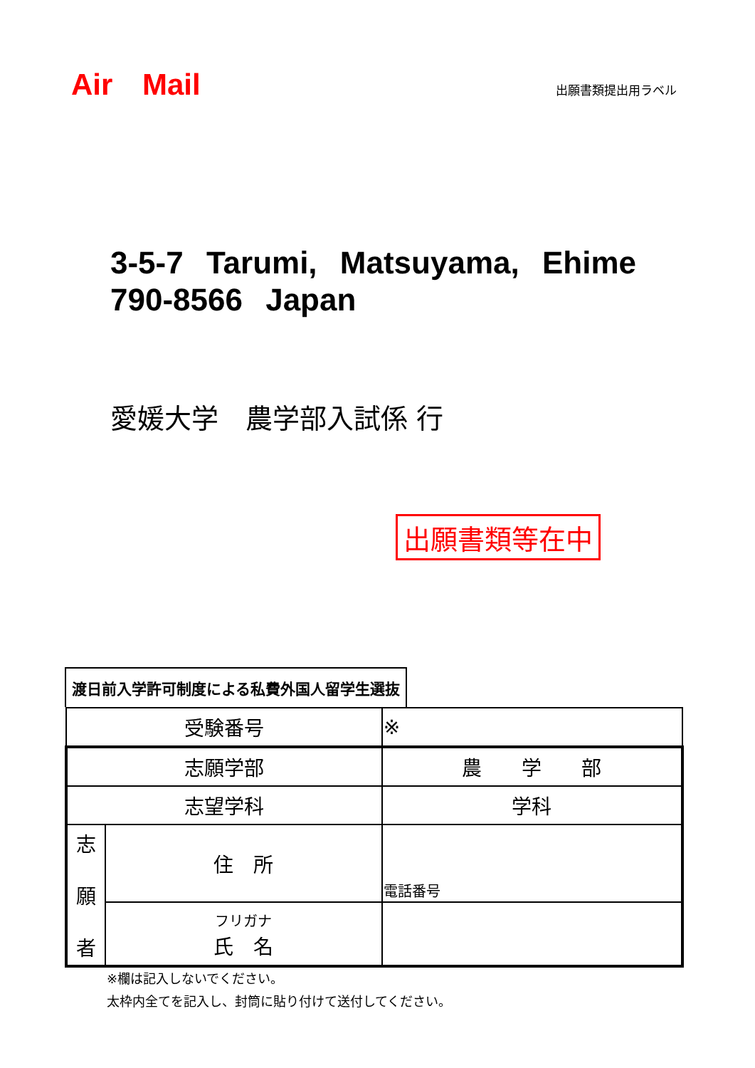Air Mail
出願書類提出用ラベル
3-5-7 Tarumi, Matsuyama, Ehime 790-8566 Japan
愛媛大学　農学部入試係 行
出願書類等在中
渡日前入学許可制度による私費外国人留学生選抜
| 受験番号 | | ※ |
| 志願学部 | | 農 学 部 |
| 志望学科 | | 学科 |
| 志 願 者 | 住 所 | 電話番号 |
| | フリガナ 氏 名 | |
※欄は記入しないでください。
太枠内全てを記入し、封筒に貼り付けて送付してください。